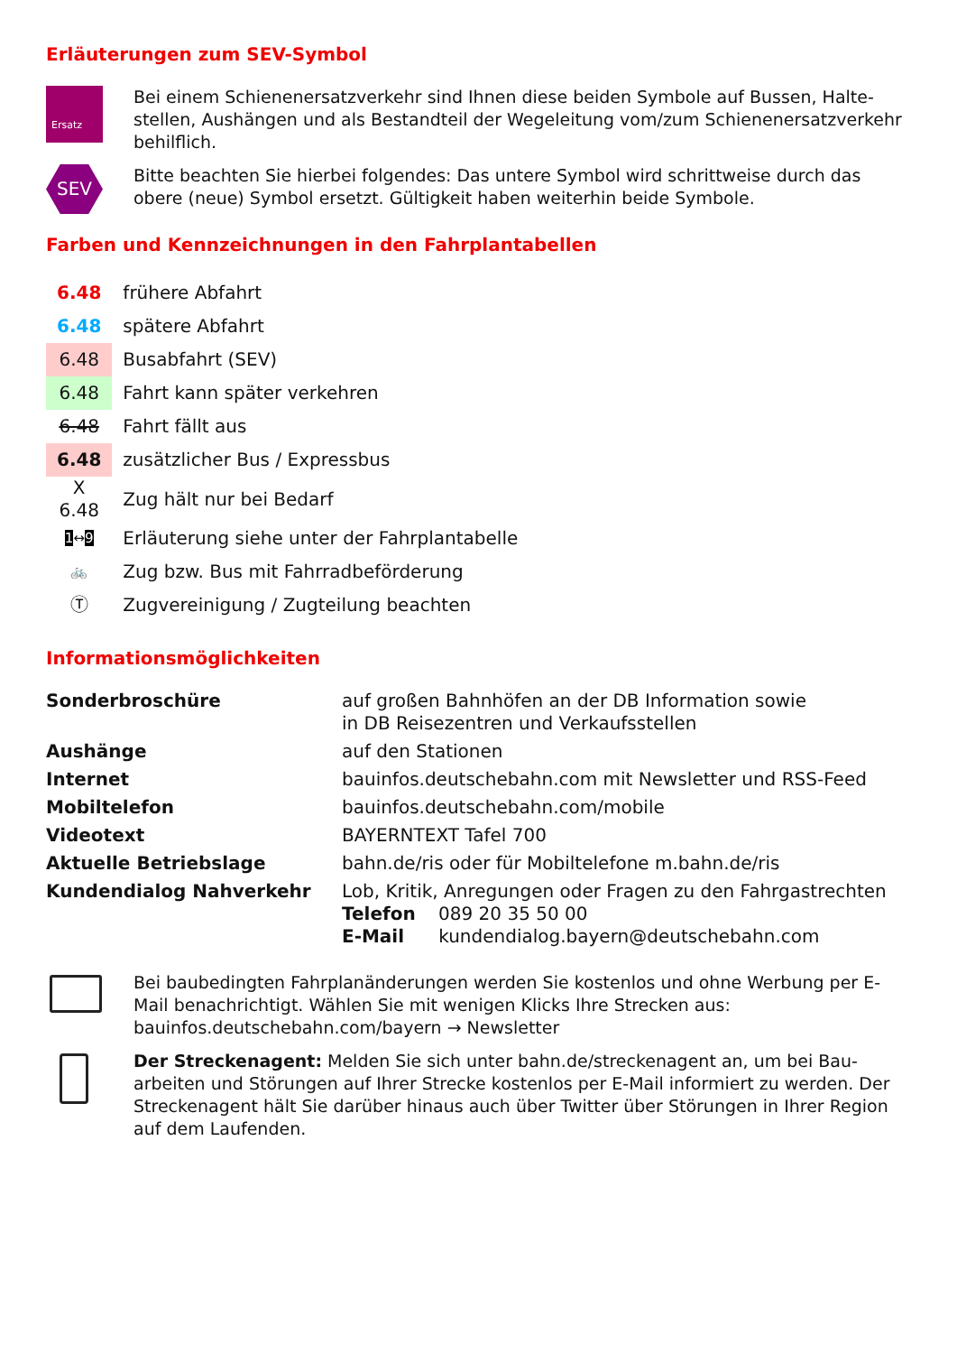Erläuterungen zum SEV-Symbol
Ersatz
Bei einem Schienenersatzverkehr sind Ihnen diese beiden Symbole auf Bussen, Halte­stellen, Aushängen und als Bestandteil der Wegeleitung vom/zum Schienenersatzver­kehr behilflich.
SEV
Bitte beachten Sie hierbei folgendes: Das untere Symbol wird schrittweise durch das obere (neue) Symbol ersetzt. Gültigkeit haben weiterhin beide Symbole.
Farben und Kennzeichnungen in den Fahrplantabellen
| 6.48 | frühere Abfahrt |
| 6.48 | spätere Abfahrt |
| 6.48 | Busabfahrt (SEV) |
| 6.48 | Fahrt kann später verkehren |
| 6.48 | Fahrt fällt aus |
| 6.48 | zusätzlicher Bus / Expressbus |
| X 6.48 | Zug hält nur bei Bedarf |
| 1 ↔ 9 | Erläuterung siehe unter der Fahrplantabelle |
| 🚲 | Zug bzw. Bus mit Fahrradbeförderung |
| Ⓣ | Zugvereinigung / Zugteilung beachten |
Informationsmöglichkeiten
| Sonderbroschüre | auf großen Bahnhöfen an der DB Information sowie in DB Reisezentren und Verkaufsstellen |
| Aushänge | auf den Stationen |
| Internet | bauinfos.deutschebahn.com mit Newsletter und RSS-Feed |
| Mobiltelefon | bauinfos.deutschebahn.com/mobile |
| Videotext | BAYERNTEXT Tafel 700 |
| Aktuelle Betriebslage | bahn.de/ris oder für Mobiltelefone m.bahn.de/ris |
| Kundendialog Nahverkehr | Lob, Kritik, Anregungen oder Fragen zu den Fahrgastrechten Telefon 089 20 35 50 00 E-Mail kundendialog.bayern@deutschebahn.com |
Bei baubedingten Fahrplanänderungen werden Sie kostenlos und ohne Werbung per E-Mail benachrichtigt. Wählen Sie mit wenigen Klicks Ihre Strecken aus: bauinfos.deutschebahn.com/bayern → Newsletter
Der Streckenagent: Melden Sie sich unter bahn.de/streckenagent an, um bei Bau­arbeiten und Störungen auf Ihrer Strecke kostenlos per E-Mail informiert zu werden. Der Streckenagent hält Sie darüber hinaus auch über Twitter über Störungen in Ihrer Region auf dem Laufenden.